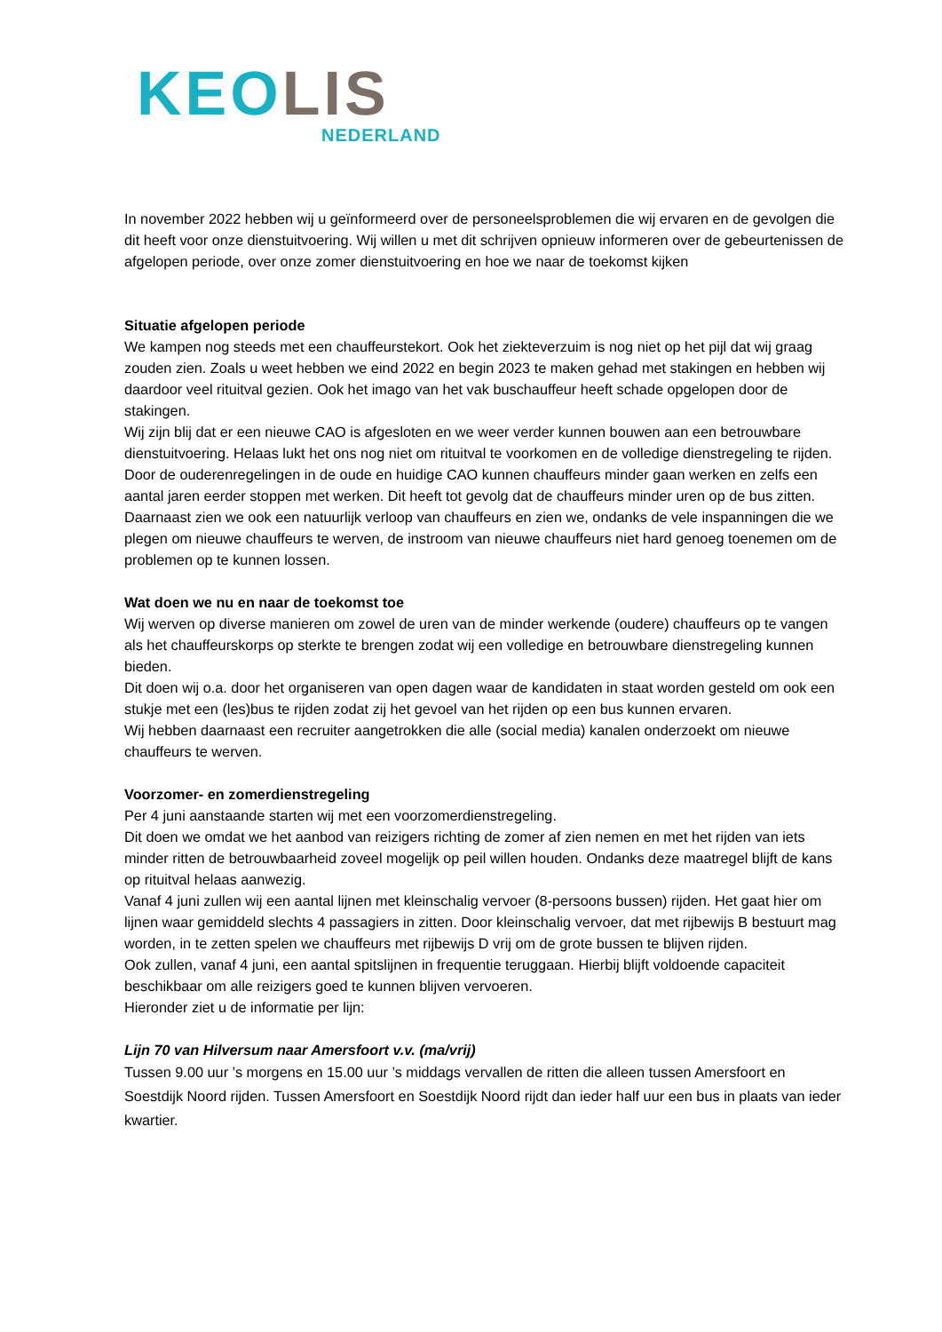KEOLIS
NEDERLAND
In november 2022 hebben wij u geïnformeerd over de personeelsproblemen die wij ervaren en de gevolgen die dit heeft voor onze dienstuitvoering. Wij willen u met dit schrijven opnieuw informeren over de gebeurtenissen de afgelopen periode, over onze zomer dienstuitvoering en hoe we naar de toekomst kijken
Situatie afgelopen periode
We kampen nog steeds met een chauffeurstekort. Ook het ziekteverzuim is nog niet op het pijl dat wij graag zouden zien. Zoals u weet hebben we eind 2022 en begin 2023 te maken gehad met stakingen en hebben wij daardoor veel rituitval gezien. Ook het imago van het vak buschauffeur heeft schade opgelopen door de stakingen.
Wij zijn blij dat er een nieuwe CAO is afgesloten en we weer verder kunnen bouwen aan een betrouwbare dienstuitvoering. Helaas lukt het ons nog niet om rituitval te voorkomen en de volledige dienstregeling te rijden.
Door de ouderenregelingen in de oude en huidige CAO kunnen chauffeurs minder gaan werken en zelfs een aantal jaren eerder stoppen met werken. Dit heeft tot gevolg dat de chauffeurs minder uren op de bus zitten. Daarnaast zien we ook een natuurlijk verloop van chauffeurs en zien we, ondanks de vele inspanningen die we plegen om nieuwe chauffeurs te werven, de instroom van nieuwe chauffeurs niet hard genoeg toenemen om de problemen op te kunnen lossen.
Wat doen we nu en naar de toekomst toe
Wij werven op diverse manieren om zowel de uren van de minder werkende (oudere) chauffeurs op te vangen als het chauffeurskorps op sterkte te brengen zodat wij een volledige en betrouwbare dienstregeling kunnen bieden.
Dit doen wij o.a. door het organiseren van open dagen waar de kandidaten in staat worden gesteld om ook een stukje met een (les)bus te rijden zodat zij het gevoel van het rijden op een bus kunnen ervaren.
Wij hebben daarnaast een recruiter aangetrokken die alle (social media) kanalen onderzoekt om nieuwe chauffeurs te werven.
Voorzomer- en zomerdienstregeling
Per 4 juni aanstaande starten wij met een voorzomerdienstregeling.
Dit doen we omdat we het aanbod van reizigers richting de zomer af zien nemen en met het rijden van iets minder ritten de betrouwbaarheid zoveel mogelijk op peil willen houden. Ondanks deze maatregel blijft de kans op rituitval helaas aanwezig.
Vanaf 4 juni zullen wij een aantal lijnen met kleinschalig vervoer (8-persoons bussen) rijden. Het gaat hier om lijnen waar gemiddeld slechts 4 passagiers in zitten. Door kleinschalig vervoer, dat met rijbewijs B bestuurt mag worden, in te zetten spelen we chauffeurs met rijbewijs D vrij om de grote bussen te blijven rijden.
Ook zullen, vanaf 4 juni, een aantal spitslijnen in frequentie teruggaan. Hierbij blijft voldoende capaciteit beschikbaar om alle reizigers goed te kunnen blijven vervoeren.
Hieronder ziet u de informatie per lijn:
Lijn 70 van Hilversum naar Amersfoort v.v. (ma/vrij)
Tussen 9.00 uur ’s morgens en 15.00 uur ’s middags vervallen de ritten die alleen tussen Amersfoort en Soestdijk Noord rijden. Tussen Amersfoort en Soestdijk Noord rijdt dan ieder half uur een bus in plaats van ieder kwartier.